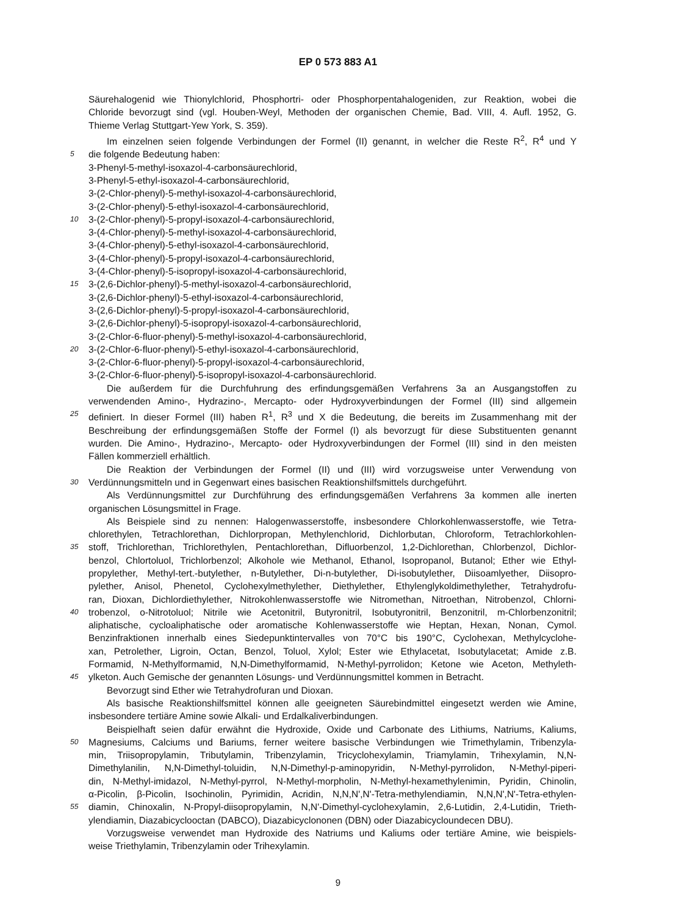EP 0 573 883 A1
Säurehalogenid wie Thionylchlorid, Phosphortri- oder Phosphorpentahalogeniden, zur Reaktion, wobei die
Chloride bevorzugt sind (vgl. Houben-Weyl, Methoden der organischen Chemie, Bad. VIII, 4. Aufl. 1952, G.
Thieme Verlag Stuttgart-Yew York, S. 359).
Im einzelnen seien folgende Verbindungen der Formel (II) genannt, in welcher die Reste R<sup>2</sup>, R<sup>4</sup> und Y
5 die folgende Bedeutung haben:
3-Phenyl-5-methyl-isoxazol-4-carbonsäurechlorid,
3-Phenyl-5-ethyl-isoxazol-4-carbonsäurechlorid,
3-(2-Chlor-phenyl)-5-methyl-isoxazol-4-carbonsäurechlorid,
3-(2-Chlor-phenyl)-5-ethyl-isoxazol-4-carbonsäurechlorid,
10 3-(2-Chlor-phenyl)-5-propyl-isoxazol-4-carbonsäurechlorid,
3-(4-Chlor-phenyl)-5-methyl-isoxazol-4-carbonsäurechlorid,
3-(4-Chlor-phenyl)-5-ethyl-isoxazol-4-carbonsäurechlorid,
3-(4-Chlor-phenyl)-5-propyl-isoxazol-4-carbonsäurechlorid,
3-(4-Chlor-phenyl)-5-isopropyl-isoxazol-4-carbonsäurechlorid,
15 3-(2,6-Dichlor-phenyl)-5-methyl-isoxazol-4-carbonsäurechlorid,
3-(2,6-Dichlor-phenyl)-5-ethyl-isoxazol-4-carbonsäurechlorid,
3-(2,6-Dichlor-phenyl)-5-propyl-isoxazol-4-carbonsäurechlorid,
3-(2,6-Dichlor-phenyl)-5-isopropyl-isoxazol-4-carbonsäurechlorid,
3-(2-Chlor-6-fluor-phenyl)-5-methyl-isoxazol-4-carbonsäurechlorid,
20 3-(2-Chlor-6-fluor-phenyl)-5-ethyl-isoxazol-4-carbonsäurechlorid,
3-(2-Chlor-6-fluor-phenyl)-5-propyl-isoxazol-4-carbonsäurechlorid,
3-(2-Chlor-6-fluor-phenyl)-5-isopropyl-isoxazol-4-carbonsäurechlorid.
Die außerdem für die Durchfuhrung des erfindungsgemäßen Verfahrens 3a an Ausgangstoffen zu
verwendenden Amino-, Hydrazino-, Mercapto- oder Hydroxyverbindungen der Formel (III) sind allgemein
25 definiert. In dieser Formel (III) haben R<sup>1</sup>, R<sup>3</sup> und X die Bedeutung, die bereits im Zusammenhang mit der
Beschreibung der erfindungsgemäßen Stoffe der Formel (I) als bevorzugt für diese Substituenten genannt
wurden. Die Amino-, Hydrazino-, Mercapto- oder Hydroxyverbindungen der Formel (III) sind in den meisten
Fällen kommerziell erhältlich.
Die Reaktion der Verbindungen der Formel (II) und (III) wird vorzugsweise unter Verwendung von
30 Verdünnungsmitteln und in Gegenwart eines basischen Reaktionshilfsmittels durchgeführt.
Als Verdünnungsmittel zur Durchführung des erfindungsgemäßen Verfahrens 3a kommen alle inerten
organischen Lösungsmittel in Frage.
Als Beispiele sind zu nennen: Halogenwasserstoffe, insbesondere Chlorkohlenwasserstoffe, wie Tetra-
chlorethylen, Tetrachlorethan, Dichlorpropan, Methylenchlorid, Dichlorbutan, Chloroform, Tetrachlorkohlen-
35 stoff, Trichlorethan, Trichlorethylen, Pentachlorethan, Difluorbenzol, 1,2-Dichlorethan, Chlorbenzol, Dichlor-
benzol, Chlortoluol, Trichlorbenzol; Alkohole wie Methanol, Ethanol, Isopropanol, Butanol; Ether wie Ethyl-
propylether, Methyl-tert.-butylether, n-Butylether, Di-n-butylether, Di-isobutylether, Diisoamlyether, Diisopro-
pylether, Anisol, Phenetol, Cyclohexylmethylether, Diethylether, Ethylenglykoldimethylether, Tetrahydrofu-
ran, Dioxan, Dichlordiethylether, Nitrokohlenwasserstoffe wie Nitromethan, Nitroethan, Nitrobenzol, Chlorni-
40 trobenzol, o-Nitrotoluol; Nitrile wie Acetonitril, Butyronitril, Isobutyronitril, Benzonitril, m-Chlorbenzonitril;
aliphatische, cycloaliphatische oder aromatische Kohlenwasserstoffe wie Heptan, Hexan, Nonan, Cymol.
Benzinfraktionen innerhalb eines Siedepunktintervalles von 70°C bis 190°C, Cyclohexan, Methylcyclohe-
xan, Petrolether, Ligroin, Octan, Benzol, Toluol, Xylol; Ester wie Ethylacetat, Isobutylacetat; Amide z.B.
Formamid, N-Methylformamid, N,N-Dimethylformamid, N-Methyl-pyrrolidon; Ketone wie Aceton, Methyleth-
45 ylketon. Auch Gemische der genannten Lösungs- und Verdünnungsmittel kommen in Betracht.
Bevorzugt sind Ether wie Tetrahydrofuran und Dioxan.
Als basische Reaktionshilfsmittel können alle geeigneten Säurebindmittel eingesetzt werden wie Amine,
insbesondere tertiäre Amine sowie Alkali- und Erdalkaliverbindungen.
Beispielhaft seien dafür erwähnt die Hydroxide, Oxide und Carbonate des Lithiums, Natriums, Kaliums,
50 Magnesiums, Calciums und Bariums, ferner weitere basische Verbindungen wie Trimethylamin, Tribenzyla-
min, Triisopropylamin, Tributylamin, Tribenzylamin, Tricyclohexylamin, Triamylamin, Trihexylamin, N,N-
Dimethylanilin, N,N-Dimethyl-toluidin, N,N-Dimethyl-p-aminopyridin, N-Methyl-pyrrolidon, N-Methyl-piperi-
din, N-Methyl-imidazol, N-Methyl-pyrrol, N-Methyl-morpholin, N-Methyl-hexamethylenimin, Pyridin, Chinolin,
α-Picolin, β-Picolin, Isochinolin, Pyrimidin, Acridin, N,N,N',N'-Tetra-methylendiamin, N,N,N',N'-Tetra-ethylen-
55 diamin, Chinoxalin, N-Propyl-diisopropylamin, N,N'-Dimethyl-cyclohexylamin, 2,6-Lutidin, 2,4-Lutidin, Trieth-
ylendiamin, Diazabicyclooctan (DABCO), Diazabicyclononen (DBN) oder Diazabicycloundecen DBU).
Vorzugsweise verwendet man Hydroxide des Natriums und Kaliums oder tertiäre Amine, wie beispiels-
weise Triethylamin, Tribenzylamin oder Trihexylamin.
9